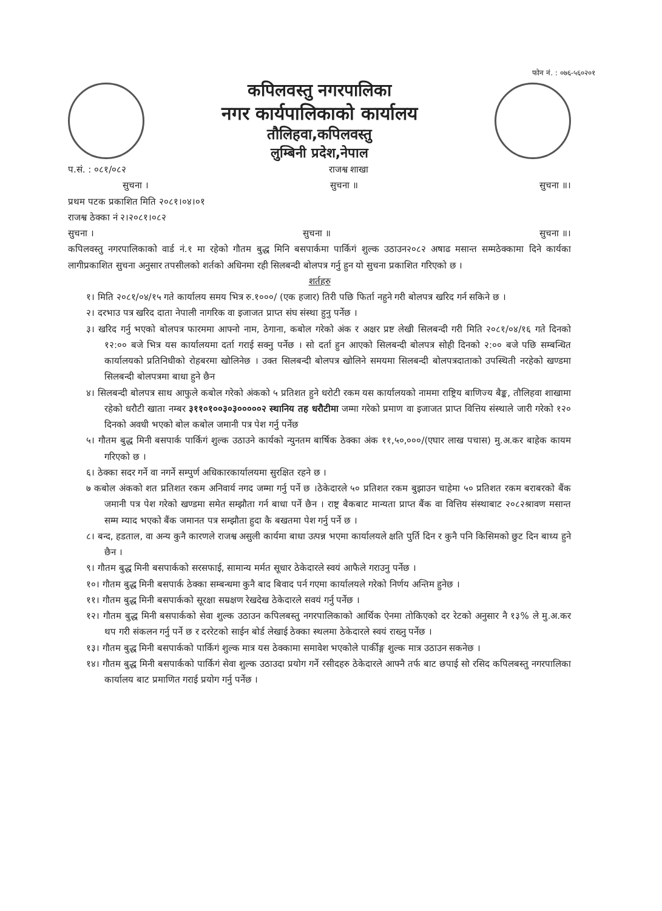फोन नं. : ०७६-५६०२०१
कपिलवस्तु नगरपालिका
नगर कार्यपालिकाको कार्यालय
तौलिहवा,कपिलवस्तु
लुम्बिनी प्रदेश,नेपाल
प.सं. : ०८१/०८२ राजश्व शाखा
सुचना । सुचना ॥ सुचना ॥।
प्रथम पटक प्रकाशित मिति २०८१।०४।०१
राजश्व ठेक्का नं २।२०८१।०८२
सुचना । सुचना ॥ सुचना ॥।
कपिलवस्तु नगरपालिकाको वार्ड नं.१ मा रहेको गौतम बुद्ध मिनि बसपार्कमा पार्किगं शुल्क उठाउन२०८२ अषाढ मसान्त सम्मठेक्कामा दिने कार्यका लागीप्रकाशित सुचना अनुसार तपसीलको शर्तको अधिनमा रही सिलबन्दी बोलपत्र गर्नु हुन यो सुचना प्रकाशित गरिएको छ ।
शर्तहरु
१। मिति २०८१/०४/१५ गते कार्यालय समय भित्र रु.१०००/ (एक हजार) तिरी पछि फिर्ता नहुने गरी बोलपत्र खरिद गर्न सकिने छ ।
२। दरभाउ पत्र खरिद दाता नेपाली नागरिक वा इजाजत प्राप्त संघ संस्था हुनु पर्नेछ ।
३। खरिद गर्नु भएको बोलपत्र फारममा आफ्नो नाम, ठेगाना, कबोल गरेको अंक र अक्षर प्रष्ट लेखी सिलबन्दी गरी मिति २०८१/०४/१६ गते दिनको १२:०० बजे भित्र यस कार्यालयमा दर्ता गराई सक्नु पर्नेछ । सो दर्ता हुन आएको सिलबन्दी बोलपत्र सोही दिनको २:०० बजे पछि सम्बन्धित कार्यालयको प्रतिनिधीको रोहबरमा खोलिनेछ । उक्त सिलबन्दी बोलपत्र खोलिने समयमा सिलबन्दी बोलपत्रदाताको उपस्थिती नरहेको खण्डमा सिलबन्दी बोलपत्रमा बाधा हुने छैन
४। सिलबन्दी बोलपत्र साथ आफुले कबोल गरेको अंकको ५ प्रतिशत हुने धरोटी रकम यस कार्यालयको नाममा राष्ट्रिय बाणिज्य बैङ्क, तौलिहवा शाखामा रहेको धरौटी खाता नम्बर ३११०१००३०३०००००२ स्थानिय तह धरौटीमा जम्मा गरेको प्रमाण वा इजाजत प्राप्त वित्तिय संस्थाले जारी गरेको १२० दिनको अवधी भएको बोल कबोल जमानी पत्र पेश गर्नु पर्नेछ
५। गौतम बुद्ध मिनी बसपार्क पार्किगं शुल्क उठाउने कार्यको न्युनतम बार्षिक ठेक्का अंक ११,५०,०००/(एघार लाख पचास) मु.अ.कर बाहेक कायम गरिएको छ ।
६। ठेक्का सदर गर्ने वा नगर्ने सम्पुर्ण अधिकारकार्यालयमा सुरक्षित रहने छ ।
७ कबोल अंकको शत प्रतिशत रकम अनिवार्य नगद जम्मा गर्नु पर्ने छ ।ठेकेदारले ५० प्रतिशत रकम बुझाउन चाहेमा ५० प्रतिशत रकम बराबरको बैंक जमानी पत्र पेश गरेको खण्डमा समेत सम्झौता गर्न बाधा पर्ने छैन । राष्ट्र बैकबाट मान्यता प्राप्त बैंक वा वित्तिय संस्थाबाट २०८२श्रावण मसान्त सम्म म्याद भएको बैंक जमानत पत्र सम्झौता हुदा कै बखतमा पेश गर्नु पर्ने छ ।
८। बन्द, हडताल, वा अन्य कुनै कारणले राजश्व असुली कार्यमा बाधा उत्पन्न भएमा कार्यालयले क्षति पुर्ति दिन र कुनै पनि किसिमको छुट दिन बाध्य हुने छैन ।
९। गौतम बुद्ध मिनी बसपार्कको सरसफाई, सामान्य मर्मत सूधार ठेकेदारले स्वयं आफैले गराउनु पर्नेछ ।
१०। गौतम बुद्ध मिनी बसपार्क ठेक्का सम्बन्धमा कुनै बाद बिवाद पर्न गएमा कार्यालयले गरेको निर्णय अन्तिम हुनेछ ।
११। गौतम बुद्ध मिनी बसपार्कको सूरक्षा सम्रक्षण रेखदेख ठेकेदारले सवयं गर्नु पर्नेछ ।
१२। गौतम बुद्ध मिनी बसपार्कको सेवा शुल्क उठाउन कपिलबस्तु नगरपालिकाको आर्थिक ऐनमा तोकिएको दर रेटको अनुसार नै १३% ले मु.अ.कर थप गरी संकलन गर्नु पर्ने छ र दररेटको साईन बोर्ड लेखाई ठेक्का स्थलमा ठेकेदारले स्वयं राख्नु पर्नेछ ।
१३। गौतम बुद्ध मिनी बसपार्कको पार्किगं शुल्क मात्र यस ठेक्कामा समावेश भएकोले पार्कीङ्ग शुल्क मात्र उठाउन सकनेछ ।
१४। गौतम बुद्ध मिनी बसपार्कको पार्किगं सेवा शुल्क उठाउदा प्रयोग गर्ने रसीदहरु ठेकेदारले आफ्नै तर्फ बाट छपाई सो रसिद कपिलबस्तु नगरपालिका कार्यालय बाट प्रमाणित गराई प्रयोग गर्नु पर्नेछ ।